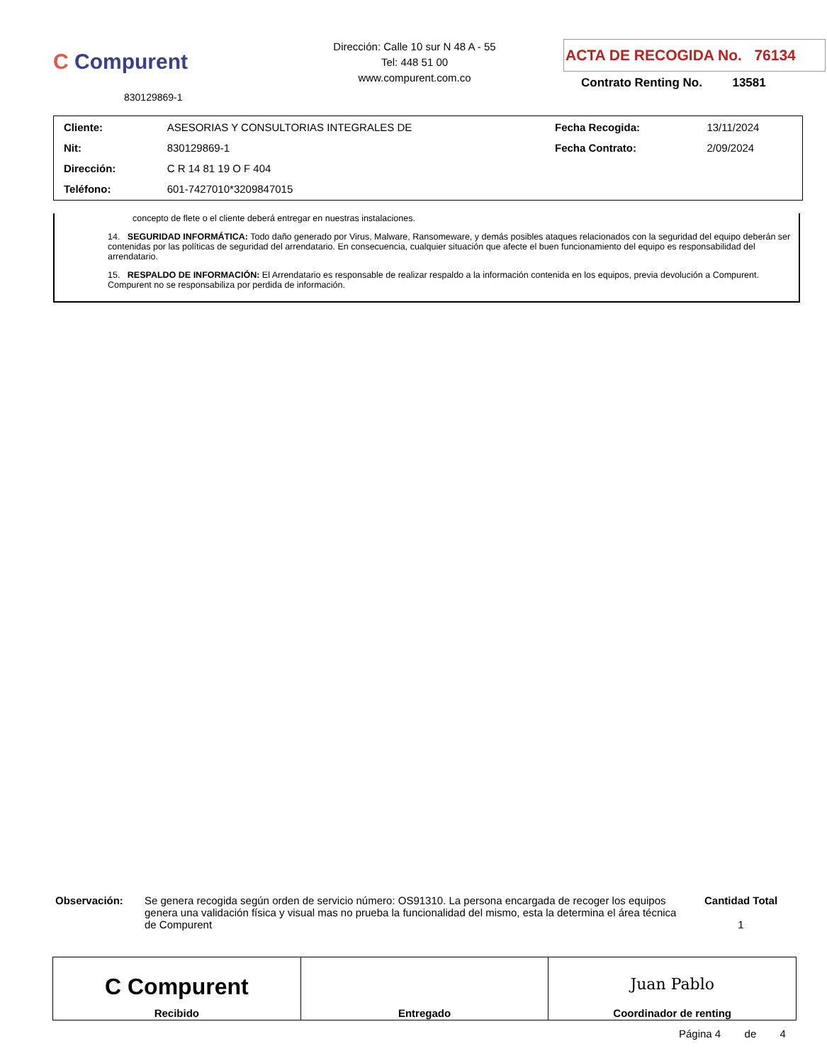C Compurent
830129869-1
Dirección: Calle 10 sur N 48 A - 55
Tel: 448 51 00
www.compurent.com.co
ACTA DE RECOGIDA No. 76134
Contrato Renting No. 13581
| Cliente: | ASESORIAS Y CONSULTORIAS INTEGRALES DE | Fecha Recogida: | 13/11/2024 |
| Nit: | 830129869-1 | Fecha Contrato: | 2/09/2024 |
| Dirección: | C R 14 81 19 O F 404 | | |
| Teléfono: | 601-7427010*3209847015 | | |
concepto de flete o el cliente deberá entregar en nuestras instalaciones.
14. SEGURIDAD INFORMÁTICA: Todo daño generado por Virus, Malware, Ransomeware, y demás posibles ataques relacionados con la seguridad del equipo deberán ser contenidas por las políticas de seguridad del arrendatario. En consecuencia, cualquier situación que afecte el buen funcionamiento del equipo es responsabilidad del arrendatario.
15. RESPALDO DE INFORMACIÓN: El Arrendatario es responsable de realizar respaldo a la información contenida en los equipos, previa devolución a Compurent. Compurent no se responsabiliza por perdida de información.
Observación: Se genera recogida según orden de servicio número: OS91310. La persona encargada de recoger los equipos genera una validación física y visual mas no prueba la funcionalidad del mismo, esta la determina el área técnica de Compurent
Cantidad Total
1
| C Compurent Recibido | Entregado | Juan Pablo Coordinador de renting |
Página 4 de 4